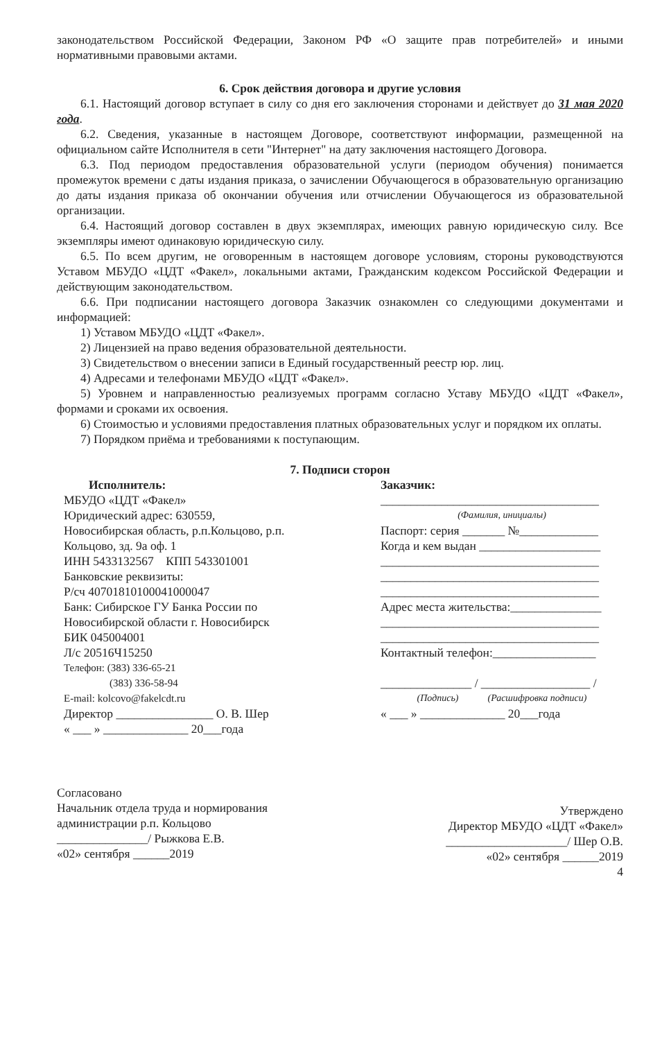законодательством Российской Федерации, Законом РФ «О защите прав потребителей» и иными нормативными правовыми актами.
6. Срок действия договора и другие условия
6.1. Настоящий договор вступает в силу со дня его заключения сторонами и действует до 31 мая 2020 года.
6.2. Сведения, указанные в настоящем Договоре, соответствуют информации, размещенной на официальном сайте Исполнителя в сети "Интернет" на дату заключения настоящего Договора.
6.3. Под периодом предоставления образовательной услуги (периодом обучения) понимается промежуток времени с даты издания приказа, о зачислении Обучающегося в образовательную организацию до даты издания приказа об окончании обучения или отчислении Обучающегося из образовательной организации.
6.4. Настоящий договор составлен в двух экземплярах, имеющих равную юридическую силу. Все экземпляры имеют одинаковую юридическую силу.
6.5. По всем другим, не оговоренным в настоящем договоре условиям, стороны руководствуются Уставом МБУДО «ЦДТ «Факел», локальными актами, Гражданским кодексом Российской Федерации и действующим законодательством.
6.6. При подписании настоящего договора Заказчик ознакомлен со следующими документами и информацией:
1) Уставом МБУДО «ЦДТ «Факел».
2) Лицензией на право ведения образовательной деятельности.
3) Свидетельством о внесении записи в Единый государственный реестр юр. лиц.
4) Адресами и телефонами МБУДО «ЦДТ «Факел».
5) Уровнем и направленностью реализуемых программ согласно Уставу МБУДО «ЦДТ «Факел», формами и сроками их освоения.
6) Стоимостью и условиями предоставления платных образовательных услуг и порядком их оплаты.
7) Порядком приёма и требованиями к поступающим.
7. Подписи сторон
Исполнитель:
МБУДО «ЦДТ «Факел»
Юридический адрес: 630559,
Новосибирская область, р.п.Кольцово, р.п. Кольцово, зд. 9а оф. 1
ИНН 5433132567 КПП 543301001
Банковские реквизиты:
Р/сч 40701810100041000047
Банк: Сибирское ГУ Банка России по Новосибирской области г. Новосибирск
БИК 045004001
Л/с 20516Ч15250
Телефон: (383) 336-65-21
(383) 336-58-94
E-mail: kolcovo@fakelcdt.ru
Директор ________________ О. В. Шер
« ___ » ______________ 20___года
Заказчик:
____________________________________
(Фамилия, инициалы)
Паспорт: серия _______ №_____________
Когда и кем выдан ____________________
____________________________________
____________________________________
____________________________________
Адрес места жительства:_______________
____________________________________
____________________________________
Контактный телефон:_________________
_______________ / __________________ /
(Подпись) (Расшифровка подписи)
« ___ » ______________ 20___года
Согласовано
Начальник отдела труда и нормирования
администрации р.п. Кольцово
_______________/ Рыжкова Е.В.
«02» сентября ______2019
Утверждено
Директор МБУДО «ЦДТ «Факел»
____________________/ Шер О.В.
«02» сентября ______2019
4